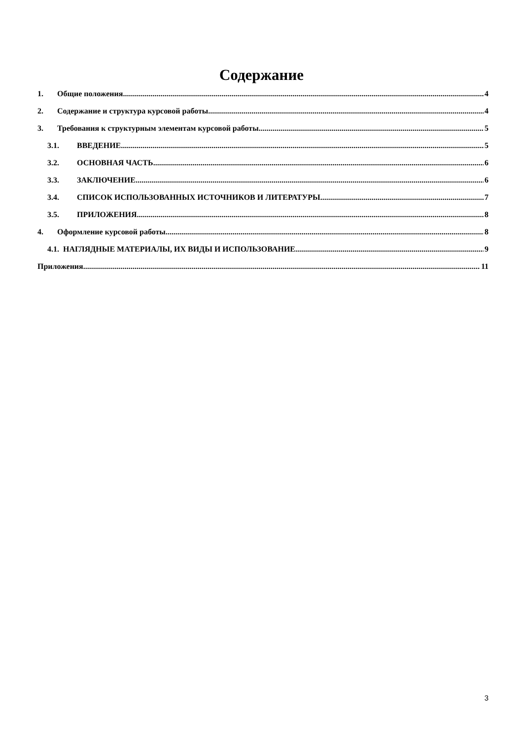Содержание
1. Общие положения 4
2. Содержание и структура курсовой работы 4
3. Требования к структурным элементам курсовой работы 5
3.1. ВВЕДЕНИЕ 5
3.2. ОСНОВНАЯ ЧАСТЬ 6
3.3. ЗАКЛЮЧЕНИЕ 6
3.4. СПИСОК ИСПОЛЬЗОВАННЫХ ИСТОЧНИКОВ И ЛИТЕРАТУРЫ 7
3.5. ПРИЛОЖЕНИЯ 8
4. Оформление курсовой работы 8
4.1. НАГЛЯДНЫЕ МАТЕРИАЛЫ, ИХ ВИДЫ И ИСПОЛЬЗОВАНИЕ 9
Приложения 11
3